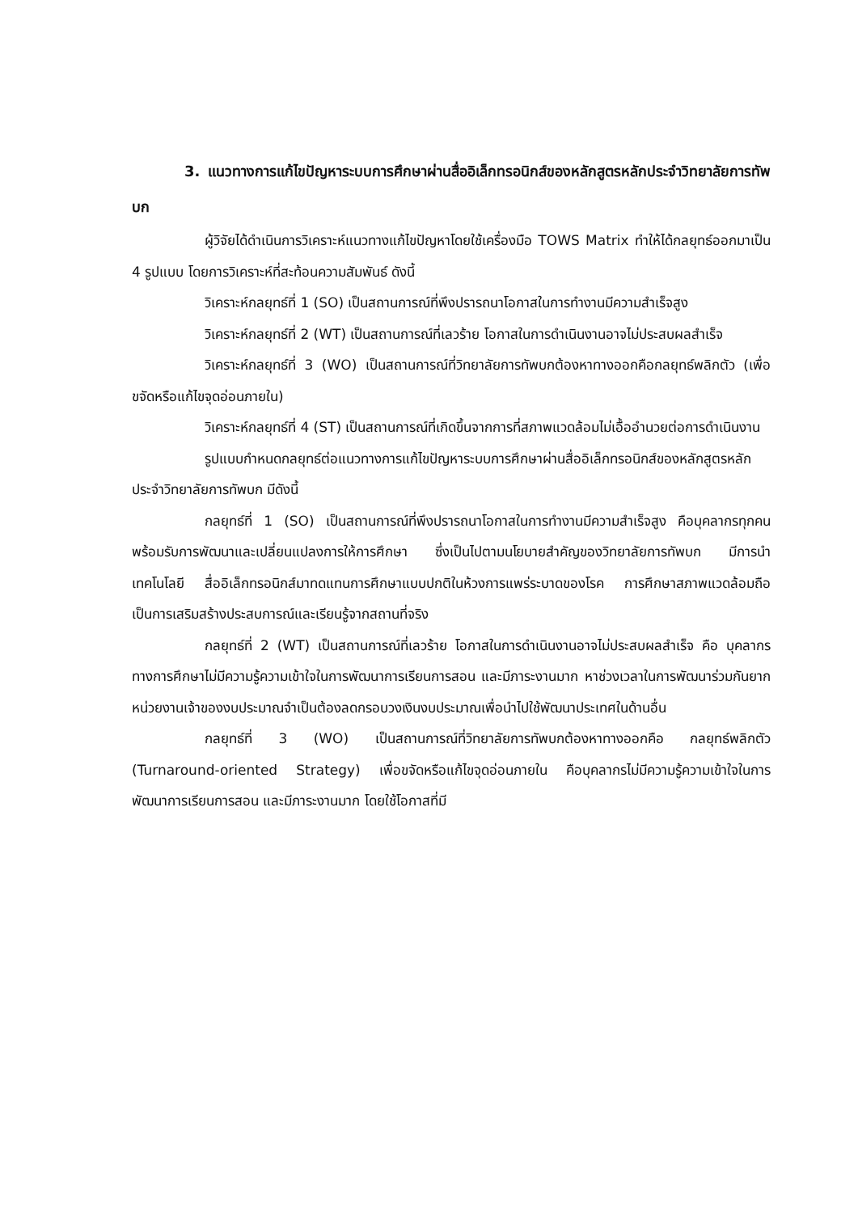3. แนวทางการแก้ไขปัญหาระบบการศึกษาผ่านสื่ออิเล็กทรอนิกส์ของหลักสูตรหลักประจำวิทยาลัยการทัพบก
ผู้วิจัยได้ดำเนินการวิเคราะห์แนวทางแก้ไขปัญหาโดยใช้เครื่องมือ TOWS Matrix ทำให้ได้กลยุทธ์ออกมาเป็น 4 รูปแบบ โดยการวิเคราะห์ที่สะท้อนความสัมพันธ์ ดังนี้
วิเคราะห์กลยุทธ์ที่ 1 (SO) เป็นสถานการณ์ที่พึงปรารถนาโอกาสในการทำงานมีความสำเร็จสูง
วิเคราะห์กลยุทธ์ที่ 2 (WT) เป็นสถานการณ์ที่เลวร้าย โอกาสในการดำเนินงานอาจไม่ประสบผลสำเร็จ
วิเคราะห์กลยุทธ์ที่ 3 (WO) เป็นสถานการณ์ที่วิทยาลัยการทัพบกต้องหาทางออกคือกลยุทธ์พลิกตัว (เพื่อขจัดหรือแก้ไขจุดอ่อนภายใน)
วิเคราะห์กลยุทธ์ที่ 4 (ST) เป็นสถานการณ์ที่เกิดขึ้นจากการที่สภาพแวดล้อมไม่เอื้ออำนวยต่อการดำเนินงาน
รูปแบบกำหนดกลยุทธ์ต่อแนวทางการแก้ไขปัญหาระบบการศึกษาผ่านสื่ออิเล็กทรอนิกส์ของหลักสูตรหลักประจำวิทยาลัยการทัพบก มีดังนี้
กลยุทธ์ที่ 1 (SO) เป็นสถานการณ์ที่พึงปรารถนาโอกาสในการทำงานมีความสำเร็จสูง คือบุคลากรทุกคนพร้อมรับการพัฒนาและเปลี่ยนแปลงการให้การศึกษา ซึ่งเป็นไปตามนโยบายสำคัญของวิทยาลัยการทัพบก มีการนำเทคโนโลยี สื่ออิเล็กทรอนิกส์มาทดแทนการศึกษาแบบปกติในห้วงการแพร่ระบาดของโรค การศึกษาสภาพแวดล้อมถือเป็นการเสริมสร้างประสบการณ์และเรียนรู้จากสถานที่จริง
กลยุทธ์ที่ 2 (WT) เป็นสถานการณ์ที่เลวร้าย โอกาสในการดำเนินงานอาจไม่ประสบผลสำเร็จ คือ บุคลากรทางการศึกษาไม่มีความรู้ความเข้าใจในการพัฒนาการเรียนการสอน และมีภาระงานมาก หาช่วงเวลาในการพัฒนาร่วมกันยาก หน่วยงานเจ้าของงบประมาณจำเป็นต้องลดกรอบวงเงินงบประมาณเพื่อนำไปใช้พัฒนาประเทศในด้านอื่น
กลยุทธ์ที่ 3 (WO) เป็นสถานการณ์ที่วิทยาลัยการทัพบกต้องหาทางออกคือ กลยุทธ์พลิกตัว (Turnaround-oriented Strategy) เพื่อขจัดหรือแก้ไขจุดอ่อนภายใน คือบุคลากรไม่มีความรู้ความเข้าใจในการพัฒนาการเรียนการสอน และมีภาระงานมาก โดยใช้โอกาสที่มี